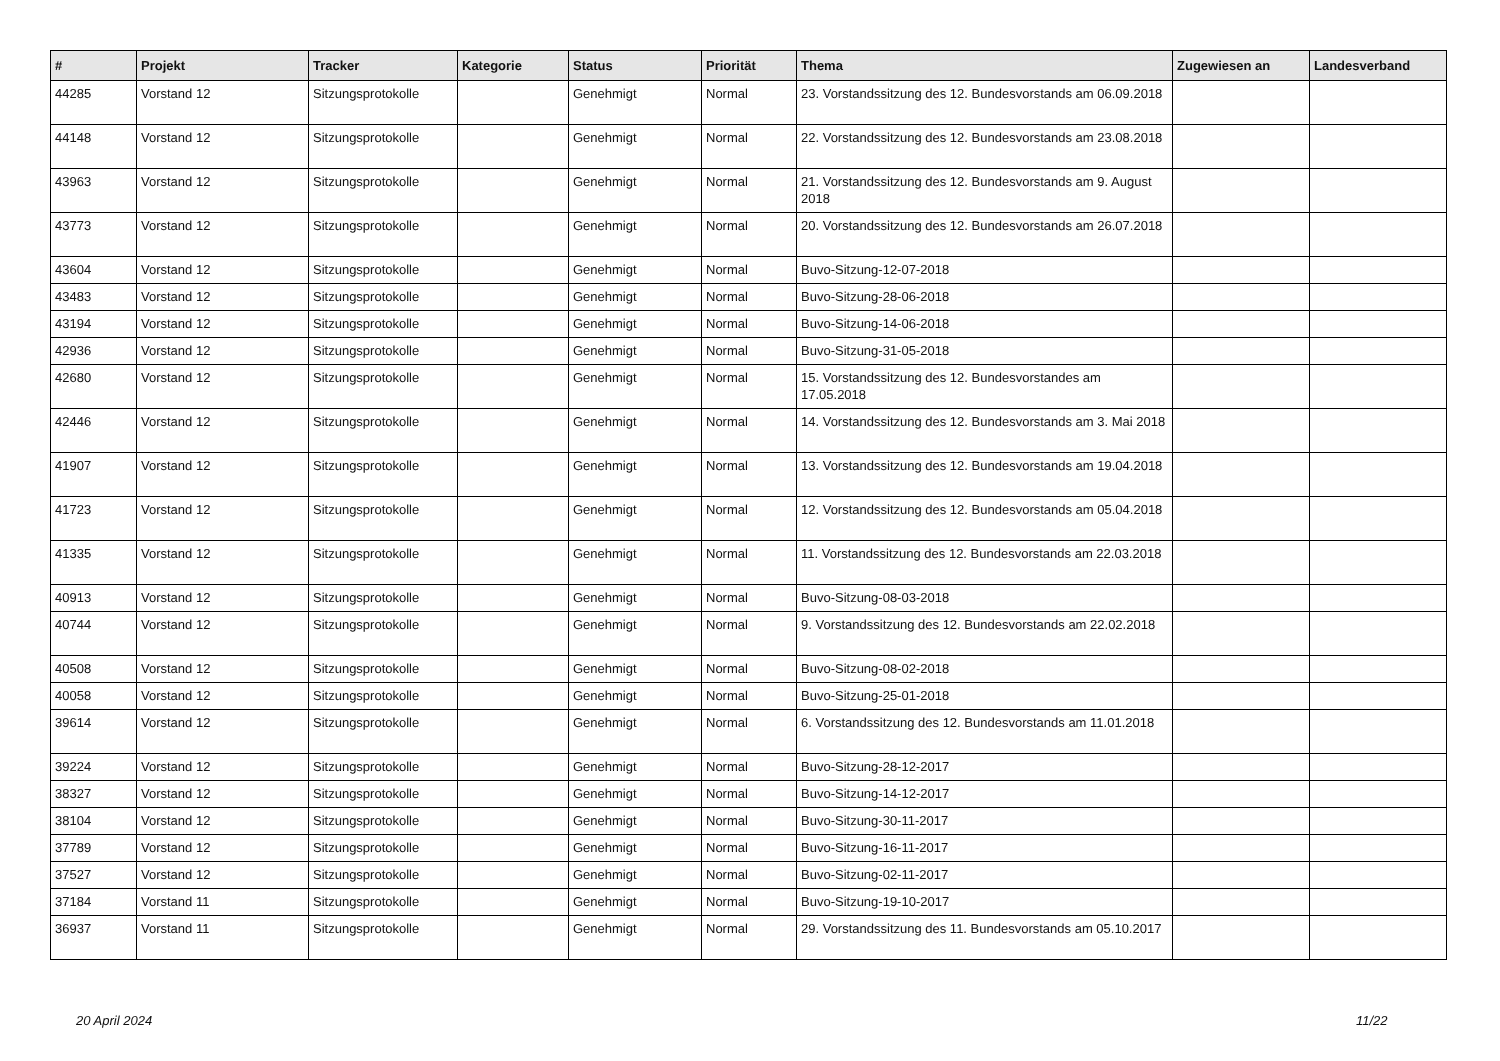| # | Projekt | Tracker | Kategorie | Status | Priorität | Thema | Zugewiesen an | Landesverband |
| --- | --- | --- | --- | --- | --- | --- | --- | --- |
| 44285 | Vorstand 12 | Sitzungsprotokolle | | Genehmigt | Normal | 23. Vorstandssitzung des 12. Bundesvorstands am 06.09.2018 | | |
| 44148 | Vorstand 12 | Sitzungsprotokolle | | Genehmigt | Normal | 22. Vorstandssitzung des 12. Bundesvorstands am 23.08.2018 | | |
| 43963 | Vorstand 12 | Sitzungsprotokolle | | Genehmigt | Normal | 21. Vorstandssitzung des 12. Bundesvorstands am 9. August 2018 | | |
| 43773 | Vorstand 12 | Sitzungsprotokolle | | Genehmigt | Normal | 20. Vorstandssitzung des 12. Bundesvorstands am 26.07.2018 | | |
| 43604 | Vorstand 12 | Sitzungsprotokolle | | Genehmigt | Normal | Buvo-Sitzung-12-07-2018 | | |
| 43483 | Vorstand 12 | Sitzungsprotokolle | | Genehmigt | Normal | Buvo-Sitzung-28-06-2018 | | |
| 43194 | Vorstand 12 | Sitzungsprotokolle | | Genehmigt | Normal | Buvo-Sitzung-14-06-2018 | | |
| 42936 | Vorstand 12 | Sitzungsprotokolle | | Genehmigt | Normal | Buvo-Sitzung-31-05-2018 | | |
| 42680 | Vorstand 12 | Sitzungsprotokolle | | Genehmigt | Normal | 15. Vorstandssitzung des 12. Bundesvorstandes am 17.05.2018 | | |
| 42446 | Vorstand 12 | Sitzungsprotokolle | | Genehmigt | Normal | 14. Vorstandssitzung des 12. Bundesvorstands am 3. Mai 2018 | | |
| 41907 | Vorstand 12 | Sitzungsprotokolle | | Genehmigt | Normal | 13. Vorstandssitzung des 12. Bundesvorstands am 19.04.2018 | | |
| 41723 | Vorstand 12 | Sitzungsprotokolle | | Genehmigt | Normal | 12. Vorstandssitzung des 12. Bundesvorstands am 05.04.2018 | | |
| 41335 | Vorstand 12 | Sitzungsprotokolle | | Genehmigt | Normal | 11. Vorstandssitzung des 12. Bundesvorstands am 22.03.2018 | | |
| 40913 | Vorstand 12 | Sitzungsprotokolle | | Genehmigt | Normal | Buvo-Sitzung-08-03-2018 | | |
| 40744 | Vorstand 12 | Sitzungsprotokolle | | Genehmigt | Normal | 9. Vorstandssitzung des 12. Bundesvorstands am 22.02.2018 | | |
| 40508 | Vorstand 12 | Sitzungsprotokolle | | Genehmigt | Normal | Buvo-Sitzung-08-02-2018 | | |
| 40058 | Vorstand 12 | Sitzungsprotokolle | | Genehmigt | Normal | Buvo-Sitzung-25-01-2018 | | |
| 39614 | Vorstand 12 | Sitzungsprotokolle | | Genehmigt | Normal | 6. Vorstandssitzung des 12. Bundesvorstands am 11.01.2018 | | |
| 39224 | Vorstand 12 | Sitzungsprotokolle | | Genehmigt | Normal | Buvo-Sitzung-28-12-2017 | | |
| 38327 | Vorstand 12 | Sitzungsprotokolle | | Genehmigt | Normal | Buvo-Sitzung-14-12-2017 | | |
| 38104 | Vorstand 12 | Sitzungsprotokolle | | Genehmigt | Normal | Buvo-Sitzung-30-11-2017 | | |
| 37789 | Vorstand 12 | Sitzungsprotokolle | | Genehmigt | Normal | Buvo-Sitzung-16-11-2017 | | |
| 37527 | Vorstand 12 | Sitzungsprotokolle | | Genehmigt | Normal | Buvo-Sitzung-02-11-2017 | | |
| 37184 | Vorstand 11 | Sitzungsprotokolle | | Genehmigt | Normal | Buvo-Sitzung-19-10-2017 | | |
| 36937 | Vorstand 11 | Sitzungsprotokolle | | Genehmigt | Normal | 29. Vorstandssitzung des 11. Bundesvorstands am 05.10.2017 | | |
20 April 2024 11/22